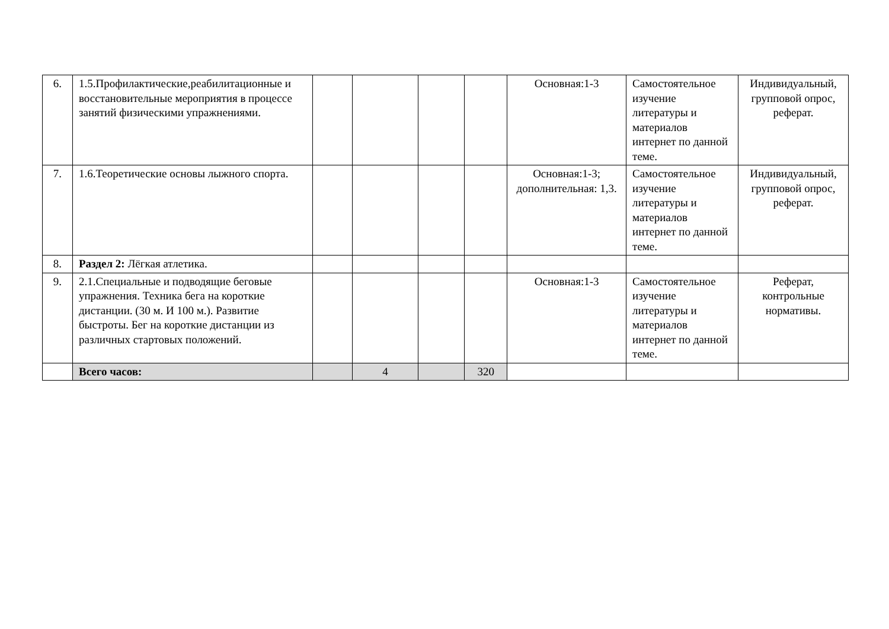| 6. | 1.5.Профилактические,реабилитационные и восстановительные мероприятия в процессе занятий физическими упражнениями. | | | | | Основная:1-3 | Самостоятельное изучение литературы и материалов интернет по данной теме. | Индивидуальный, групповой опрос, реферат. |
| 7. | 1.6.Теоретические основы лыжного спорта. | | | | | Основная:1-3; дополнительная: 1,3. | Самостоятельное изучение литературы и материалов интернет по данной теме. | Индивидуальный, групповой опрос, реферат. |
| 8. | Раздел 2: Лёгкая атлетика. | | | | | | | |
| 9. | 2.1.Специальные и подводящие беговые упражнения. Техника бега на короткие дистанции. (30 м. И 100 м.). Развитие быстроты. Бег на короткие дистанции из различных стартовых положений. | | | | | Основная:1-3 | Самостоятельное изучение литературы и материалов интернет по данной теме. | Реферат, контрольные нормативы. |
| | Всего часов: | | 4 | | 320 | | | |